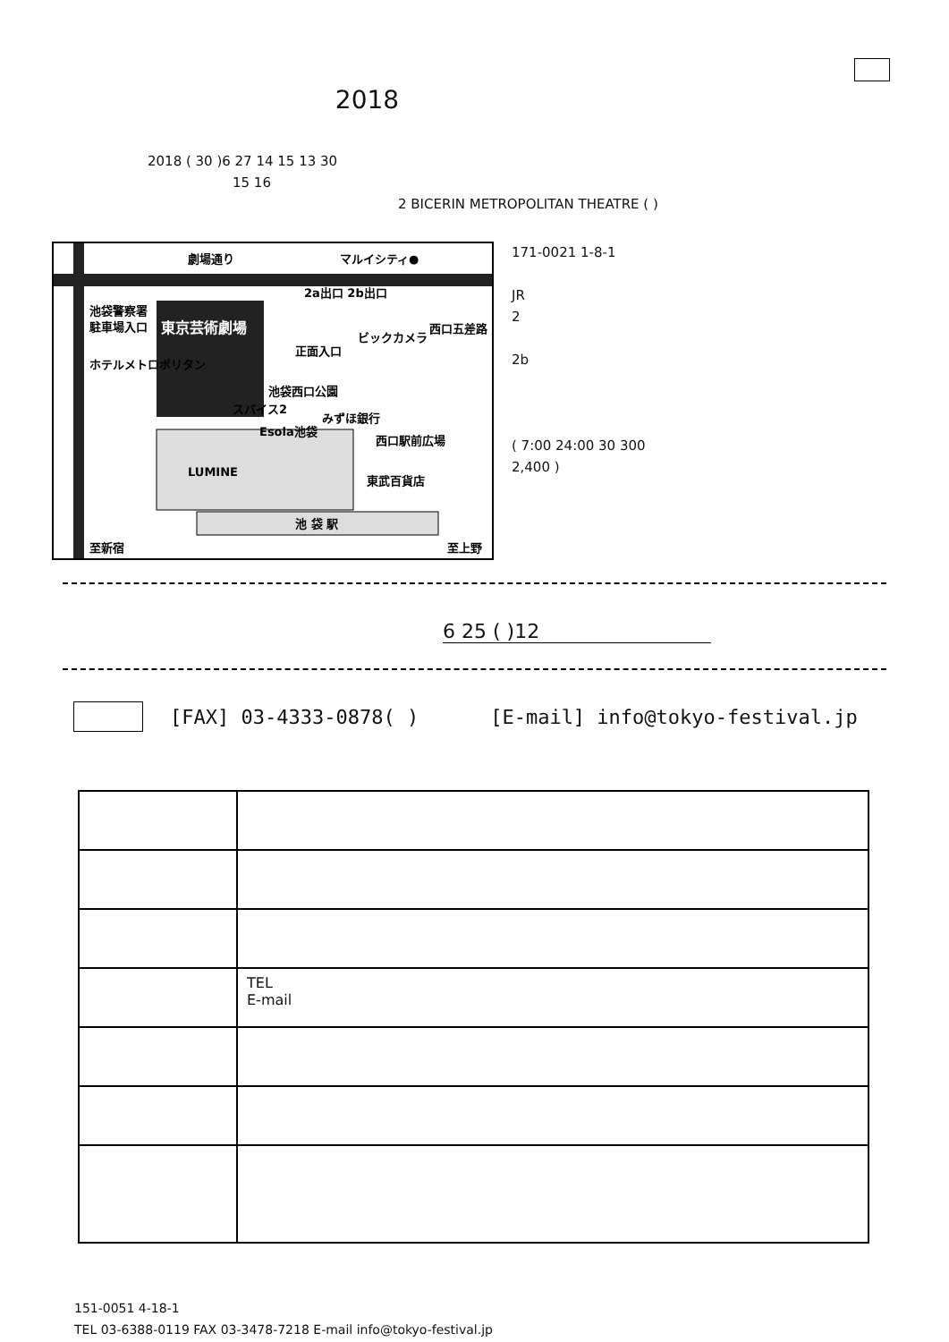2018
2018 ( 30 )6 27 14 15 13 30
15 16
2 BICERIN METROPOLITAN THEATRE ( )
劇場通り
マルイシティ●
東京芸術劇場
池袋警察署
駐車場入口
ホテルメトロポリタン
池袋西口公園
2a出口 2b出口
正面入口
LUMINE
東武百貨店
池 袋 駅
至新宿
至上野
西口五差路
ビックカメラ
スパイス2
Esola池袋
みずほ銀行
西口駅前広場
171-0021 1-8-1
JR
2
2b
( 7:00 24:00 30 300
2,400 )
6 25 ( )12
[FAX] 03-4333-0878( ) [E-mail] info@tokyo-festival.jp
| | TEL E-mail |
151-0051 4-18-1
TEL 03-6388-0119 FAX 03-3478-7218 E-mail info@tokyo-festival.jp